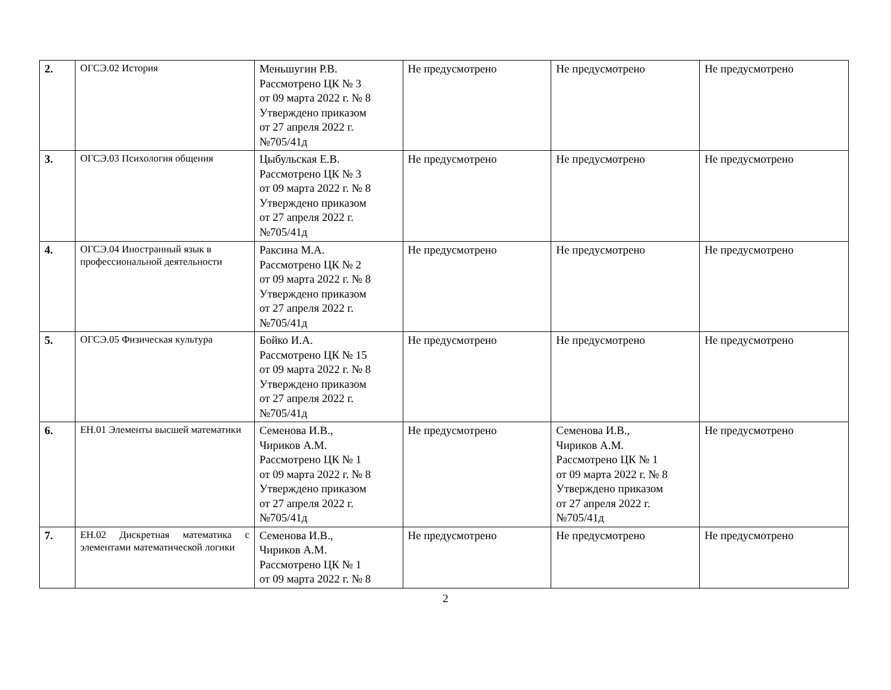| 2. | ОГСЭ.02 История | Меньшугин Р.В. Рассмотрено ЦК № 3 от 09 марта 2022 г. № 8 Утверждено приказом от 27 апреля 2022 г. №705/41д | Не предусмотрено | Не предусмотрено | Не предусмотрено |
| 3. | ОГСЭ.03 Психология общения | Цыбульская Е.В. Рассмотрено ЦК № 3 от 09 марта 2022 г. № 8 Утверждено приказом от 27 апреля 2022 г. №705/41д | Не предусмотрено | Не предусмотрено | Не предусмотрено |
| 4. | ОГСЭ.04 Иностранный язык в профессиональной деятельности | Раксина М.А. Рассмотрено ЦК № 2 от 09 марта 2022 г. № 8 Утверждено приказом от 27 апреля 2022 г. №705/41д | Не предусмотрено | Не предусмотрено | Не предусмотрено |
| 5. | ОГСЭ.05 Физическая культура | Бойко И.А. Рассмотрено ЦК № 15 от 09 марта 2022 г. № 8 Утверждено приказом от 27 апреля 2022 г. №705/41д | Не предусмотрено | Не предусмотрено | Не предусмотрено |
| 6. | ЕН.01 Элементы высшей математики | Семенова И.В., Чириков А.М. Рассмотрено ЦК № 1 от 09 марта 2022 г. № 8 Утверждено приказом от 27 апреля 2022 г. №705/41д | Не предусмотрено | Семенова И.В., Чириков А.М. Рассмотрено ЦК № 1 от 09 марта 2022 г. № 8 Утверждено приказом от 27 апреля 2022 г. №705/41д | Не предусмотрено |
| 7. | ЕН.02 Дискретная математика с элементами математической логики | Семенова И.В., Чириков А.М. Рассмотрено ЦК № 1 от 09 марта 2022 г. № 8 | Не предусмотрено | Не предусмотрено | Не предусмотрено |
2